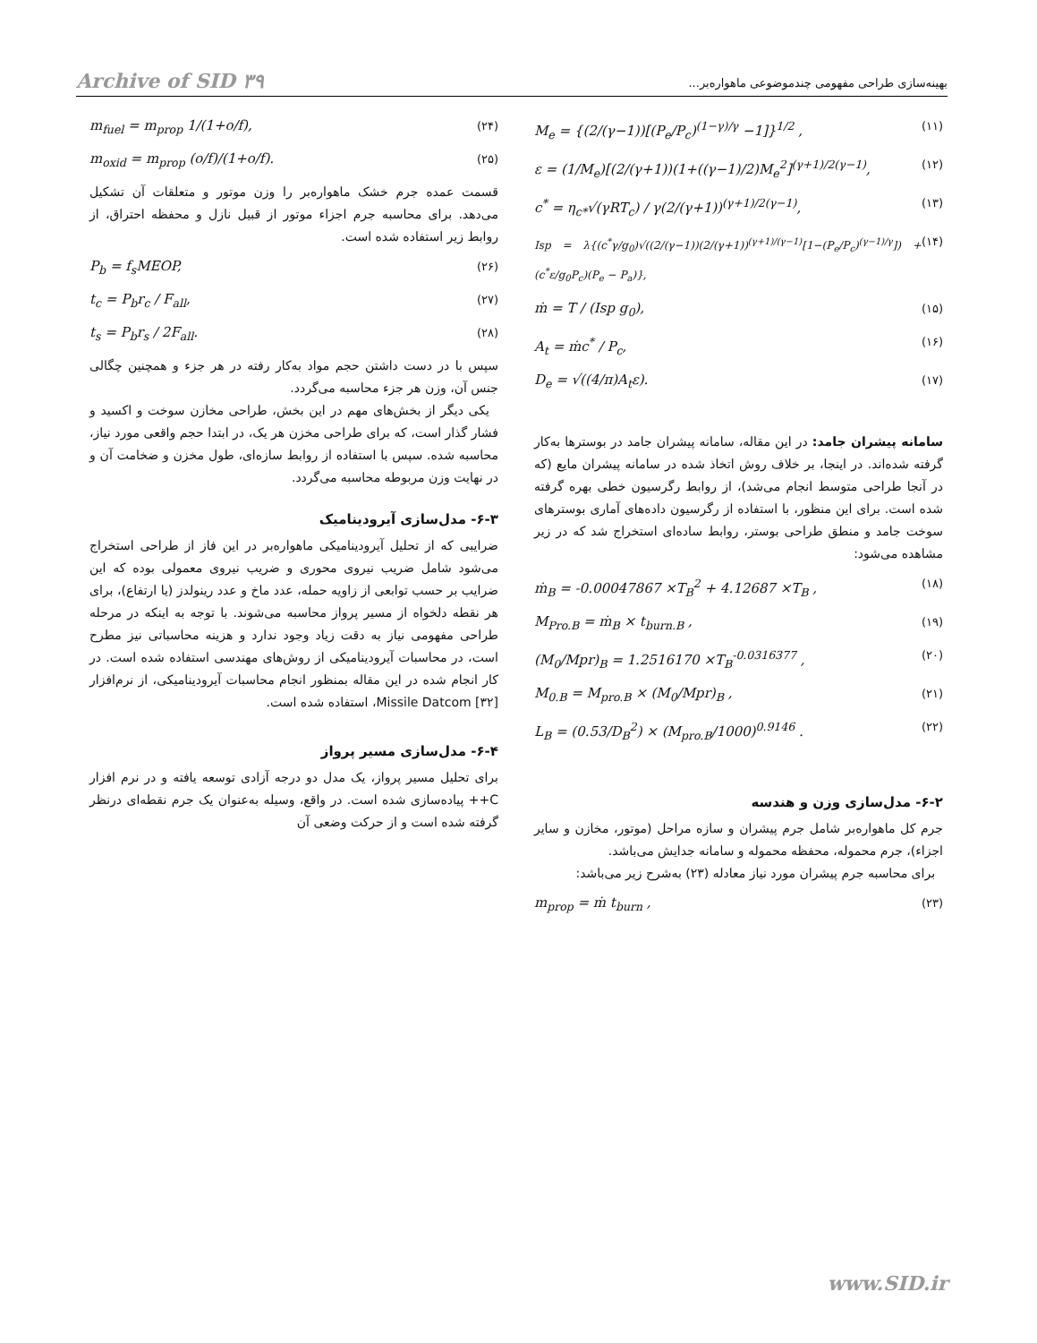Archive of SID ۳۹ بهینه‌سازی طراحی مفهومی چندموضوعی ماهواره‌بر...
M<sub>e</sub> = {(2/(γ−1))[(P<sub>e</sub>/P<sub>c</sub>)<sup>(1−γ)/γ</sup> −1]}<sup>1/2</sup> , (۱۱)
ε = (1/M<sub>e</sub>)[(2/(γ+1))(1+((γ−1)/2)M<sub>e</sub><sup>2</sup>]<sup>(γ+1)/2(γ−1)</sup>, (۱۲)
c<sup>*</sup> = η<sub>c*</sub>√(γRT<sub>c</sub>) / γ(2/(γ+1))<sup>(γ+1)/2(γ−1)</sup>, (۱۳)
Isp = λ{(c<sup>*</sup>γ/g<sub>0</sub>)√((2/(γ−1))(2/(γ+1))<sup>(γ+1)/(γ−1)</sup>[1−(P<sub>e</sub>/P<sub>c</sub>)<sup>(γ−1)/γ</sup>]) + (c<sup>*</sup>ε/g<sub>0</sub>P<sub>c</sub>)(P<sub>e</sub> − P<sub>a</sub>)}, (۱۴)
ṁ = T / (Isp g<sub>0</sub>), (۱۵)
A<sub>t</sub> = ṁc<sup>*</sup> / P<sub>c</sub>, (۱۶)
D<sub>e</sub> = √((4/π)A<sub>t</sub>ε). (۱۷)
سامانه پیشران جامد: در این مقاله، سامانه پیشران جامد در بوسترها به‌کار گرفته شده‌اند. در اینجا، بر خلاف روش اتخاذ شده در سامانه پیشران مایع (که در آنجا طراحی متوسط انجام می‌شد)، از روابط رگرسیون خطی بهره گرفته شده است. برای این منظور، با استفاده از رگرسیون داده‌های آماری بوسترهای سوخت جامد و منطق طراحی بوستر، روابط ساده‌ای استخراج شد که در زیر مشاهده می‌شود:
ṁ<sub>B</sub> = -0.00047867 ×T<sub>B</sub><sup>2</sup> + 4.12687 ×T<sub>B</sub> , (۱۸)
M<sub>Pro.B</sub> = ṁ<sub>B</sub> × t<sub>burn.B</sub> , (۱۹)
(M<sub>0</sub>/Mpr)<sub>B</sub> = 1.2516170 ×T<sub>B</sub><sup>-0.0316377</sup> , (۲۰)
M<sub>0.B</sub> = M<sub>pro.B</sub> × (M<sub>0</sub>/Mpr)<sub>B</sub> , (۲۱)
L<sub>B</sub> = (0.53/D<sub>B</sub><sup>2</sup>) × (M<sub>pro.B</sub>/1000)<sup>0.9146</sup> . (۲۲)
۶-۲- مدل‌سازی وزن و هندسه
جرم کل ماهواره‌بر شامل جرم پیشران و سازه مراحل (موتور، مخازن و سایر اجزاء)، جرم محموله، محفظه محموله و سامانه جدایش می‌باشد.
برای محاسبه جرم پیشران مورد نیاز معادله (۲۳) به‌شرح زیر می‌باشد:
m<sub>prop</sub> = ṁ t<sub>burn</sub> , (۲۳)
m<sub>fuel</sub> = m<sub>prop</sub> 1/(1+o/f), (۲۴)
m<sub>oxid</sub> = m<sub>prop</sub> (o/f)/(1+o/f). (۲۵)
قسمت عمده جرم خشک ماهواره‌بر را وزن موتور و متعلقات آن تشکیل می‌دهد. برای محاسبه جرم اجزاء موتور از قبیل نازل و محفظه احتراق، از روابط زیر استفاده شده است.
P<sub>b</sub> = f<sub>s</sub>MEOP, (۲۶)
t<sub>c</sub> = P<sub>b</sub>r<sub>c</sub> / F<sub>all</sub>, (۲۷)
t<sub>s</sub> = P<sub>b</sub>r<sub>s</sub> / 2F<sub>all</sub>. (۲۸)
سپس با در دست داشتن حجم مواد به‌کار رفته در هر جزء و همچنین چگالی جنس آن، وزن هر جزء محاسبه می‌گردد.
یکی دیگر از بخش‌های مهم در این بخش، طراحی مخازن سوخت و اکسید و فشار گذار است، که برای طراحی مخزن هر یک، در ابتدا حجم واقعی مورد نیاز، محاسبه شده. سپس با استفاده از روابط سازه‌ای، طول مخزن و ضخامت آن و در نهایت وزن مربوطه محاسبه می‌گردد.
۶-۳- مدل‌سازی آیرودینامیک
ضرایبی که از تحلیل آیرودینامیکی ماهواره‌بر در این فاز از طراحی استخراج می‌شود شامل ضریب نیروی محوری و ضریب نیروی معمولی بوده که این ضرایب بر حسب توابعی از زاویه حمله، عدد ماخ و عدد رینولدز (یا ارتفاع)، برای هر نقطه دلخواه از مسیر پرواز محاسبه می‌شوند. با توجه به اینکه در مرحله طراحی مفهومی نیاز به دقت زیاد وجود ندارد و هزینه محاسباتی نیز مطرح است، در محاسبات آیرودینامیکی از روش‌های مهندسی استفاده شده است. در کار انجام شده در این مقاله بمنظور انجام محاسبات آیرودینامیکی، از نرم‌افزار Missile Datcom [۳۲]، استفاده شده است.
۶-۴- مدل‌سازی مسیر پرواز
برای تحلیل مسیر پرواز، یک مدل دو درجه آزادی توسعه یافته و در نرم افزار C++ پیاده‌سازی شده است. در واقع، وسیله به‌عنوان یک جرم نقطه‌ای درنظر گرفته شده است و از حرکت وضعی آن
www.SID.ir